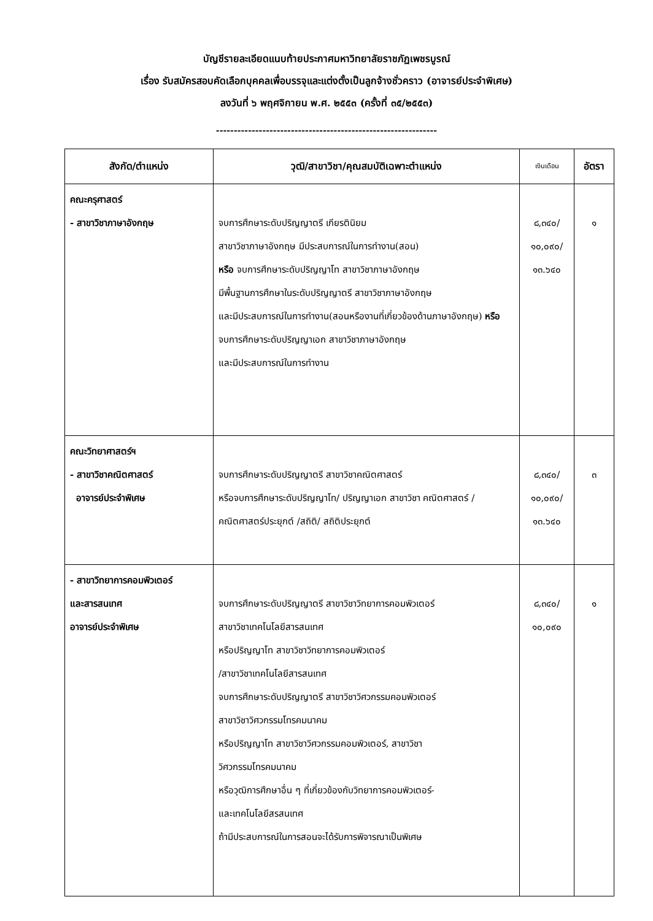บัญชีรายละเอียดแนบท้ายประกาศมหาวิทยาลัยราชภัฏเพชรบูรณ์
เรื่อง รับสมัครสอบคัดเลือกบุคคลเพื่อบรรจุและแต่งตั้งเป็นลูกจ้างชั่วคราว (อาจารย์ประจำพิเศษ)
ลงวันที่ ๖ พฤศจิกายน พ.ศ. ๒๕๕๓ (ครั้งที่ ๓๕/๒๕๕๓)
--------------------------------------------------------------
| สังกัด/ตำแหน่ง | วุฒิ/สาขาวิชา/คุณสมบัติเฉพาะตำแหน่ง | เงินเดือน | อัตรา |
| --- | --- | --- | --- |
| คณะครุศาสตร์ - สาขาวิชาภาษาอังกฤษ | จบการศึกษาระดับปริญญาตรี เกียรตินิยม สาขาวิชาภาษาอังกฤษ มีประสบการณ์ในการทำงาน(สอน) หรือ จบการศึกษาระดับปริญญาโท สาขาวิชาภาษาอังกฤษ มีพื้นฐานการศึกษาในระดับปริญญาตรี สาขาวิชาภาษาอังกฤษ และมีประสบการณ์ในการทำงาน(สอนหรืองานที่เกี่ยวข้องด้านภาษาอังกฤษ) หรือ จบการศึกษาระดับปริญญาเอก สาขาวิชาภาษาอังกฤษ และมีประสบการณ์ในการทำงาน | ๘,๓๔๐/ ๑๐,๐๙๐/ ๑๓.๖๔๐ | ๑ |
| คณะวิทยาศาสตร์ฯ - สาขาวิชาคณิตศาสตร์ อาจารย์ประจำพิเศษ | จบการศึกษาระดับปริญญาตรี สาขาวิชาคณิตศาสตร์ หรือจบการศึกษาระดับปริญญาโท/ ปริญญาเอก สาขาวิชา คณิตศาสตร์ /คณิตศาสตร์ประยุกต์ /สถิติ/ สถิติประยุกต์ | ๘,๓๔๐/ ๑๐,๐๙๐/ ๑๓.๖๔๐ | ๓ |
| - สาขาวิทยาการคอมพิวเตอร์ และสารสนเทศ อาจารย์ประจำพิเศษ | จบการศึกษาระดับปริญญาตรี สาขาวิชาวิทยาการคอมพิวเตอร์ สาขาวิชาเทคโนโลยีสารสนเทศ หรือปริญญาโท สาขาวิชาวิทยาการคอมพิวเตอร์ /สาขาวิชาเทคโนโลยีสารสนเทศ จบการศึกษาระดับปริญญาตรี สาขาวิชาวิศวกรรมคอมพิวเตอร์ สาขาวิชาวิศวกรรมโทรคมนาคม หรือปริญญาโท สาขาวิชาวิศวกรรมคอมพิวเตอร์, สาขาวิชา วิศวกรรมโทรคมนาคม หรือวุฒิการศึกษาอื่น ๆ ที่เกี่ยวข้องกับวิทยาการคอมพิวเตอร์- และเทคโนโลยีสรสนเทศ ถ้ามีประสบการณ์ในการสอนจะได้รับการพิจารณาเป็นพิเศษ | ๘,๓๔๐/ ๑๐,๐๙๐ | ๑ |